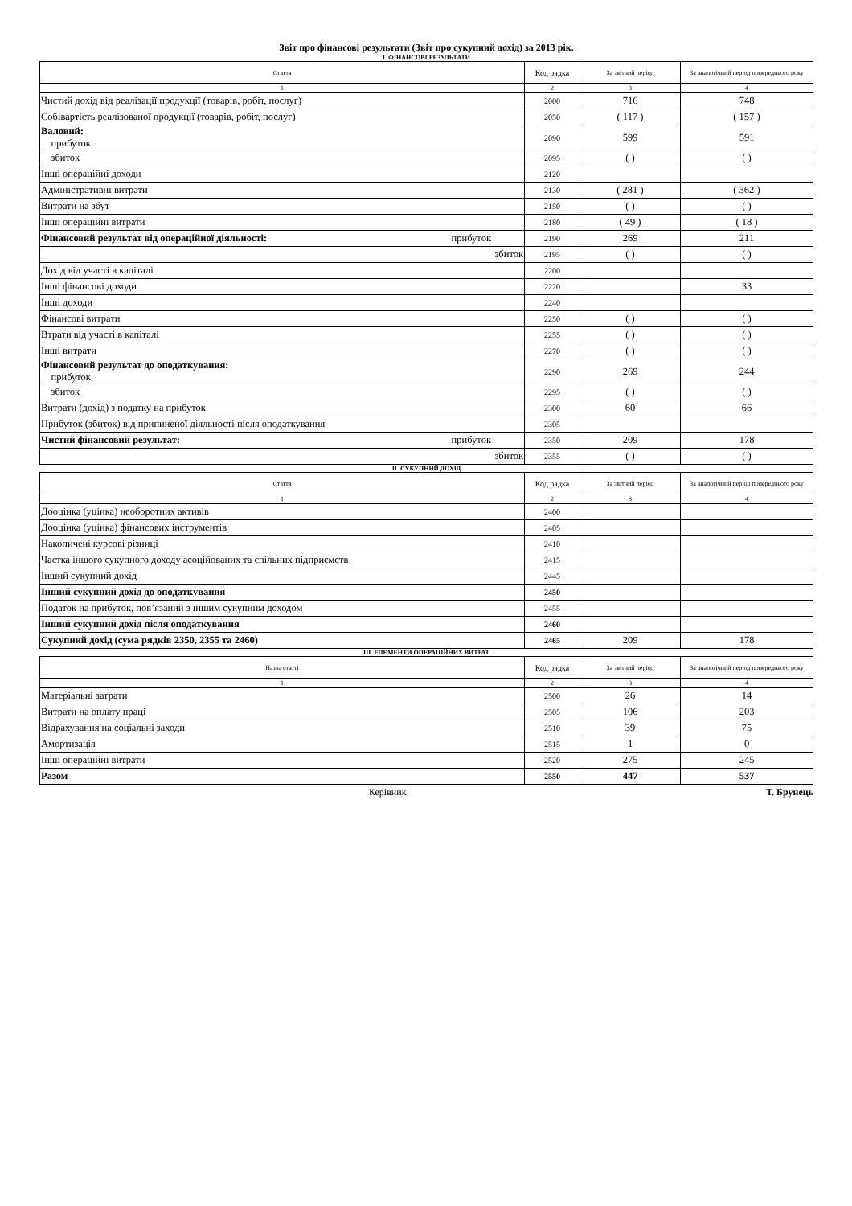Звіт про фінансові результати (Звіт про сукупний дохід) за 2013 рік.
I. ФІНАНСОВІ РЕЗУЛЬТАТИ
| Стаття | Код рядка | За звітний період | За аналогічний період попереднього року |
| --- | --- | --- | --- |
| 1 | 2 | 3 | 4 |
| Чистий дохід від реалізації продукції (товарів, робіт, послуг) | 2000 | 716 | 748 |
| Собівартість реалізованої продукції (товарів, робіт, послуг) | 2050 | ( 117 ) | ( 157 ) |
| Валовий: прибуток | 2090 | 599 | 591 |
| збиток | 2095 | ( ) | ( ) |
| Інші операційні доходи | 2120 | | |
| Адміністративні витрати | 2130 | ( 281 ) | ( 362 ) |
| Витрати на збут | 2150 | ( ) | ( ) |
| Інші операційні витрати | 2180 | ( 49 ) | ( 18 ) |
| Фінансовий результат від операційної діяльності: прибуток | 2190 | 269 | 211 |
| збиток | 2195 | ( ) | ( ) |
| Дохід від участі в капіталі | 2200 | | |
| Інші фінансові доходи | 2220 | | 33 |
| Інші доходи | 2240 | | |
| Фінансові витрати | 2250 | ( ) | ( ) |
| Втрати від участі в капіталі | 2255 | ( ) | ( ) |
| Інші витрати | 2270 | ( ) | ( ) |
| Фінансовий результат до оподаткування: прибуток | 2290 | 269 | 244 |
| збиток | 2295 | ( ) | ( ) |
| Витрати (дохід) з податку на прибуток | 2300 | 60 | 66 |
| Прибуток (збиток) від припиненої діяльності після оподаткування | 2305 | | |
| Чистий фінансовий результат: прибуток | 2350 | 209 | 178 |
| збиток | 2355 | ( ) | ( ) |
II. СУКУПНИЙ ДОХІД
| Стаття | Код рядка | За звітний період | За аналогічний період попереднього року |
| --- | --- | --- | --- |
| 1 | 2 | 3 | 4 |
| Дооцінка (уцінка) необоротних активів | 2400 | | |
| Дооцінка (уцінка) фінансових інструментів | 2405 | | |
| Накопичені курсові різниці | 2410 | | |
| Частка іншого сукупного доходу асоційованих та спільних підприємств | 2415 | | |
| Інший сукупний дохід | 2445 | | |
| Інший сукупний дохід до оподаткування | 2450 | | |
| Податок на прибуток, пов’язаний з іншим сукупним доходом | 2455 | | |
| Інший сукупний дохід після оподаткування | 2460 | | |
| Сукупний дохід (сума рядків 2350, 2355 та 2460) | 2465 | 209 | 178 |
III. ЕЛЕМЕНТИ ОПЕРАЦІЙНИХ ВИТРАТ
| Назва статті | Код рядка | За звітний період | За аналогічний період попереднього року |
| --- | --- | --- | --- |
| 1 | 2 | 3 | 4 |
| Матеріальні затрати | 2500 | 26 | 14 |
| Витрати на оплату праці | 2505 | 106 | 203 |
| Відрахування на соціальні заходи | 2510 | 39 | 75 |
| Амортизація | 2515 | 1 | 0 |
| Інші операційні витрати | 2520 | 275 | 245 |
| Разом | 2550 | 447 | 537 |
Керівник Т. Брунець